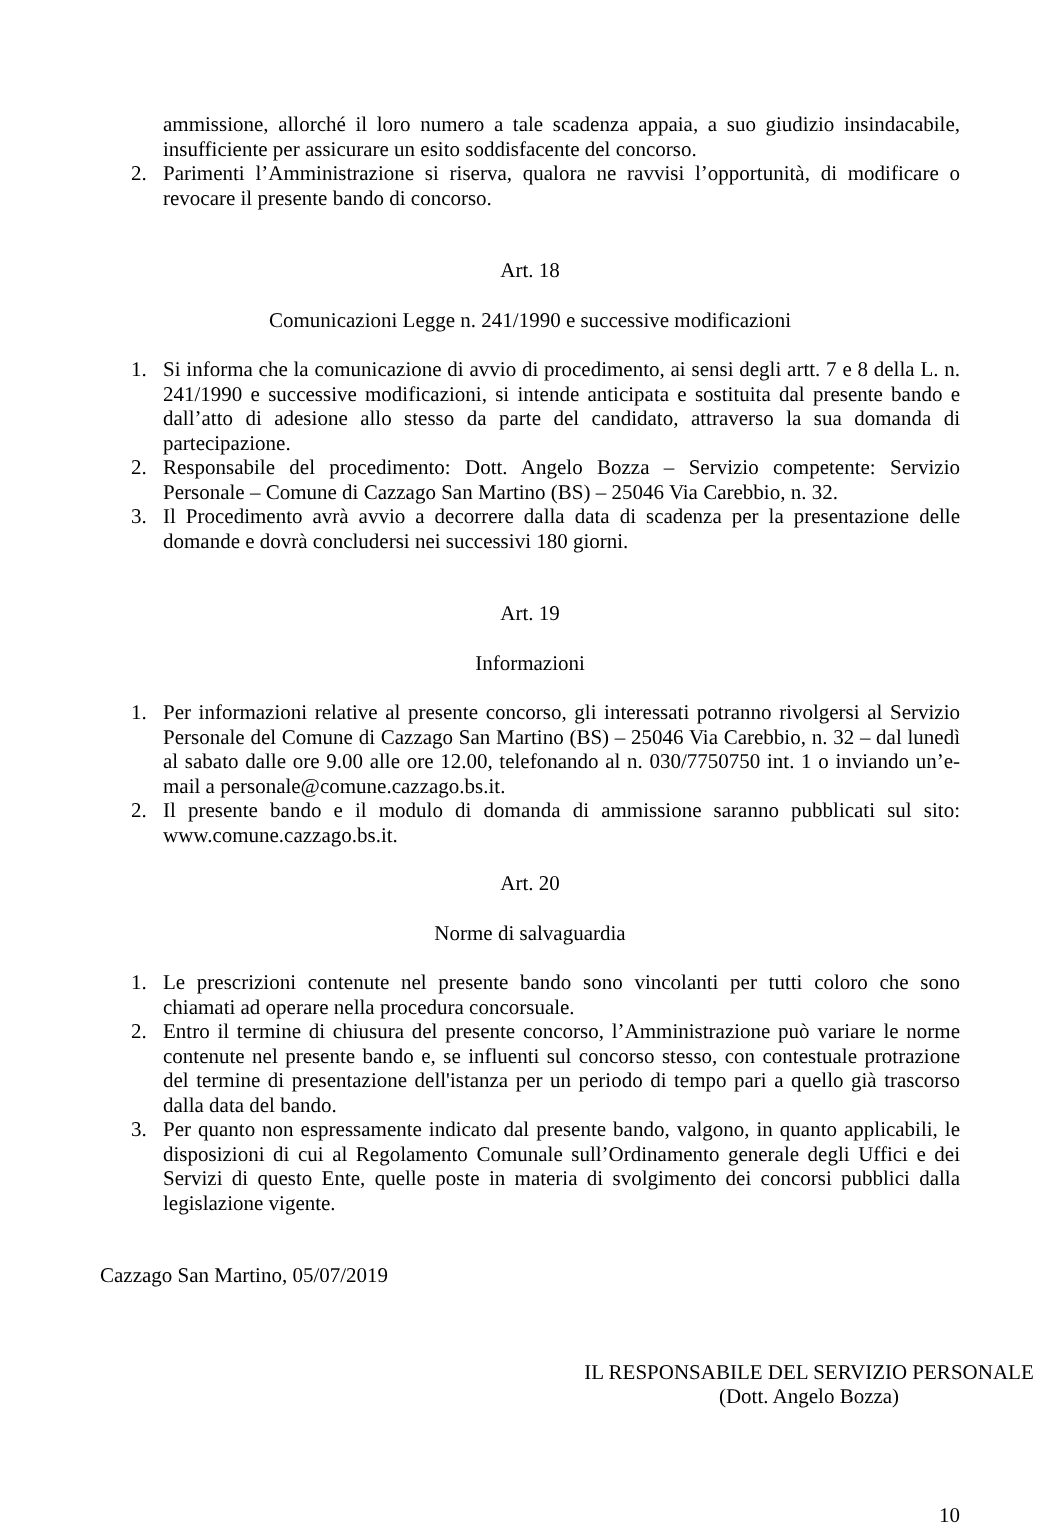ammissione, allorché il loro numero a tale scadenza appaia, a suo giudizio insindacabile, insufficiente per assicurare un esito soddisfacente del concorso.
2. Parimenti l’Amministrazione si riserva, qualora ne ravvisi l’opportunità, di modificare o revocare il presente bando di concorso.
Art. 18
Comunicazioni Legge n. 241/1990 e successive modificazioni
1. Si informa che la comunicazione di avvio di procedimento, ai sensi degli artt. 7 e 8 della L. n. 241/1990 e successive modificazioni, si intende anticipata e sostituita dal presente bando e dall’atto di adesione allo stesso da parte del candidato, attraverso la sua domanda di partecipazione.
2. Responsabile del procedimento: Dott. Angelo Bozza – Servizio competente: Servizio Personale – Comune di Cazzago San Martino (BS) – 25046 Via Carebbio, n. 32.
3. Il Procedimento avrà avvio a decorrere dalla data di scadenza per la presentazione delle domande e dovrà concludersi nei successivi 180 giorni.
Art. 19
Informazioni
1. Per informazioni relative al presente concorso, gli interessati potranno rivolgersi al Servizio Personale del Comune di Cazzago San Martino (BS) – 25046 Via Carebbio, n. 32 – dal lunedì al sabato dalle ore 9.00 alle ore 12.00, telefonando al n. 030/7750750 int. 1 o inviando un’e-mail a personale@comune.cazzago.bs.it.
2. Il presente bando e il modulo di domanda di ammissione saranno pubblicati sul sito: www.comune.cazzago.bs.it.
Art. 20
Norme di salvaguardia
1. Le prescrizioni contenute nel presente bando sono vincolanti per tutti coloro che sono chiamati ad operare nella procedura concorsuale.
2. Entro il termine di chiusura del presente concorso, l’Amministrazione può variare le norme contenute nel presente bando e, se influenti sul concorso stesso, con contestuale protrazione del termine di presentazione dell'istanza per un periodo di tempo pari a quello già trascorso dalla data del bando.
3. Per quanto non espressamente indicato dal presente bando, valgono, in quanto applicabili, le disposizioni di cui al Regolamento Comunale sull’Ordinamento generale degli Uffici e dei Servizi di questo Ente, quelle poste in materia di svolgimento dei concorsi pubblici dalla legislazione vigente.
Cazzago San Martino, 05/07/2019
IL RESPONSABILE DEL SERVIZIO PERSONALE
(Dott. Angelo Bozza)
10